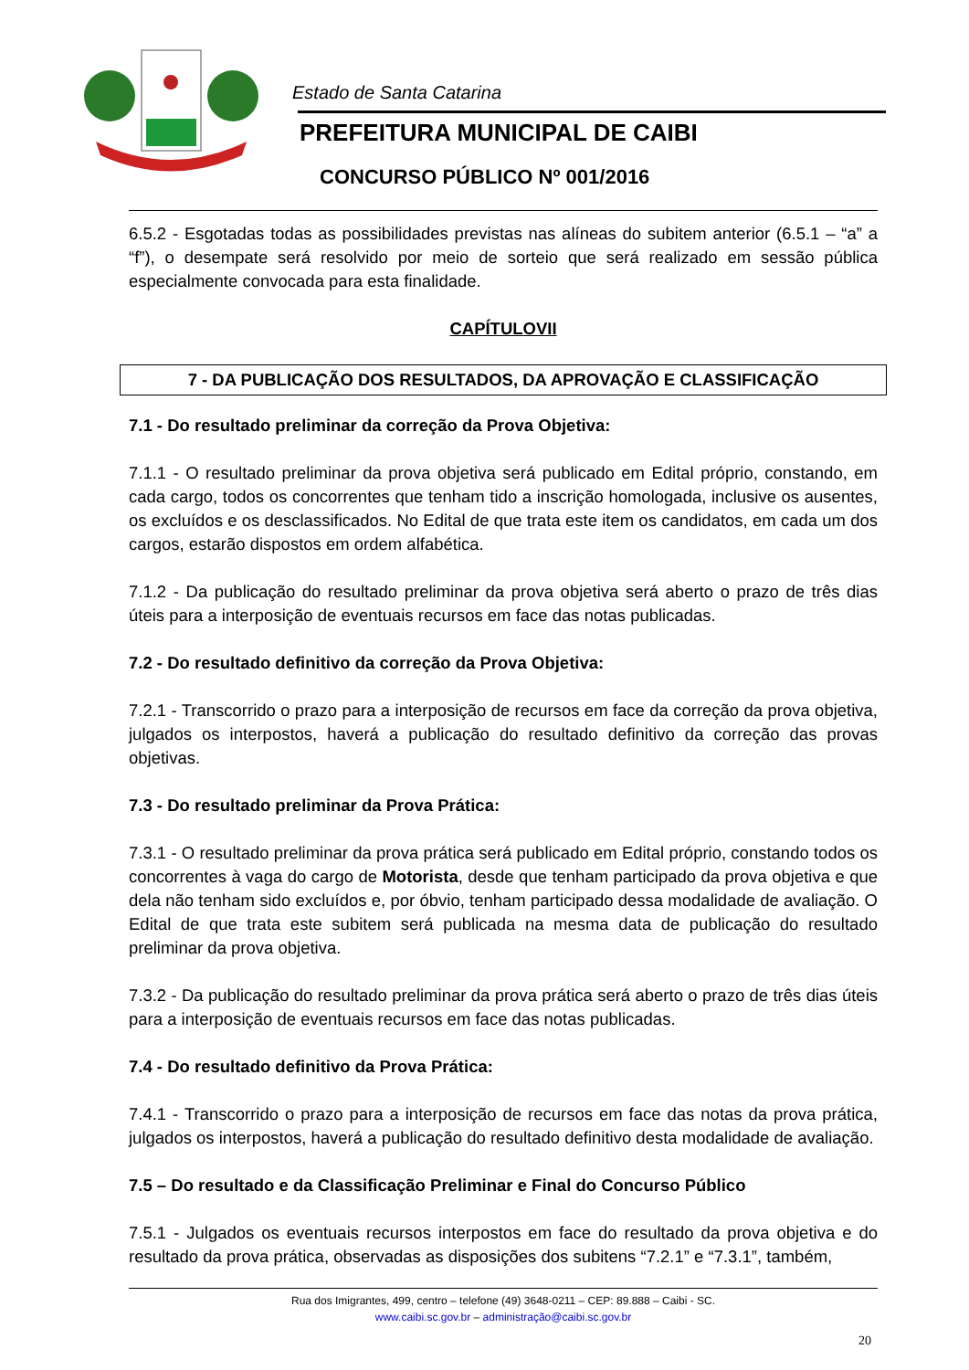Estado de Santa Catarina
PREFEITURA MUNICIPAL DE CAIBI
CONCURSO PÚBLICO Nº 001/2016
6.5.2 - Esgotadas todas as possibilidades previstas nas alíneas do subitem anterior (6.5.1 – “a” a “f”), o desempate será resolvido por meio de sorteio que será realizado em sessão pública especialmente convocada para esta finalidade.
CAPÍTULOVII
7 - DA PUBLICAÇÃO DOS RESULTADOS, DA APROVAÇÃO E CLASSIFICAÇÃO
7.1 - Do resultado preliminar da correção da Prova Objetiva:
7.1.1 - O resultado preliminar da prova objetiva será publicado em Edital próprio, constando, em cada cargo, todos os concorrentes que tenham tido a inscrição homologada, inclusive os ausentes, os excluídos e os desclassificados. No Edital de que trata este item os candidatos, em cada um dos cargos, estarão dispostos em ordem alfabética.
7.1.2 - Da publicação do resultado preliminar da prova objetiva será aberto o prazo de três dias úteis para a interposição de eventuais recursos em face das notas publicadas.
7.2 - Do resultado definitivo da correção da Prova Objetiva:
7.2.1 - Transcorrido o prazo para a interposição de recursos em face da correção da prova objetiva, julgados os interpostos, haverá a publicação do resultado definitivo da correção das provas objetivas.
7.3 - Do resultado preliminar da Prova Prática:
7.3.1 - O resultado preliminar da prova prática será publicado em Edital próprio, constando todos os concorrentes à vaga do cargo de Motorista, desde que tenham participado da prova objetiva e que dela não tenham sido excluídos e, por óbvio, tenham participado dessa modalidade de avaliação. O Edital de que trata este subitem será publicada na mesma data de publicação do resultado preliminar da prova objetiva.
7.3.2 - Da publicação do resultado preliminar da prova prática será aberto o prazo de três dias úteis para a interposição de eventuais recursos em face das notas publicadas.
7.4 - Do resultado definitivo da Prova Prática:
7.4.1 - Transcorrido o prazo para a interposição de recursos em face das notas da prova prática, julgados os interpostos, haverá a publicação do resultado definitivo desta modalidade de avaliação.
7.5 – Do resultado e da Classificação Preliminar e Final do Concurso Público
7.5.1 - Julgados os eventuais recursos interpostos em face do resultado da prova objetiva e do resultado da prova prática, observadas as disposições dos subitens “7.2.1” e “7.3.1”, também,
Rua dos Imigrantes, 499, centro – telefone (49) 3648-0211 – CEP: 89.888 – Caibi - SC.
www.caibi.sc.gov.br – administração@caibi.sc.gov.br
20